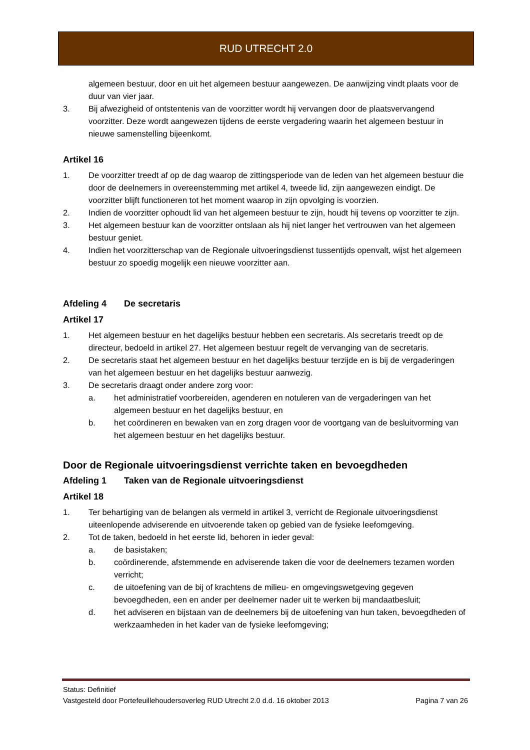RUD UTRECHT 2.0
algemeen bestuur, door en uit het algemeen bestuur aangewezen. De aanwijzing vindt plaats voor de duur van vier jaar.
3. Bij afwezigheid of ontstentenis van de voorzitter wordt hij vervangen door de plaatsvervangend voorzitter. Deze wordt aangewezen tijdens de eerste vergadering waarin het algemeen bestuur in nieuwe samenstelling bijeenkomt.
Artikel 16
1. De voorzitter treedt af op de dag waarop de zittingsperiode van de leden van het algemeen bestuur die door de deelnemers in overeenstemming met artikel 4, tweede lid, zijn aangewezen eindigt. De voorzitter blijft functioneren tot het moment waarop in zijn opvolging is voorzien.
2. Indien de voorzitter ophoudt lid van het algemeen bestuur te zijn, houdt hij tevens op voorzitter te zijn.
3. Het algemeen bestuur kan de voorzitter ontslaan als hij niet langer het vertrouwen van het algemeen bestuur geniet.
4. Indien het voorzitterschap van de Regionale uitvoeringsdienst tussentijds openvalt, wijst het algemeen bestuur zo spoedig mogelijk een nieuwe voorzitter aan.
Afdeling 4 De secretaris
Artikel 17
1. Het algemeen bestuur en het dagelijks bestuur hebben een secretaris. Als secretaris treedt op de directeur, bedoeld in artikel 27. Het algemeen bestuur regelt de vervanging van de secretaris.
2. De secretaris staat het algemeen bestuur en het dagelijks bestuur terzijde en is bij de vergaderingen van het algemeen bestuur en het dagelijks bestuur aanwezig.
3. De secretaris draagt onder andere zorg voor:
a. het administratief voorbereiden, agenderen en notuleren van de vergaderingen van het algemeen bestuur en het dagelijks bestuur, en
b. het coördineren en bewaken van en zorg dragen voor de voortgang van de besluitvorming van het algemeen bestuur en het dagelijks bestuur.
Door de Regionale uitvoeringsdienst verrichte taken en bevoegdheden
Afdeling 1 Taken van de Regionale uitvoeringsdienst
Artikel 18
1. Ter behartiging van de belangen als vermeld in artikel 3, verricht de Regionale uitvoeringsdienst uiteenlopende adviserende en uitvoerende taken op gebied van de fysieke leefomgeving.
2. Tot de taken, bedoeld in het eerste lid, behoren in ieder geval:
a. de basistaken;
b. coördinerende, afstemmende en adviserende taken die voor de deelnemers tezamen worden verricht;
c. de uitoefening van de bij of krachtens de milieu- en omgevingswetgeving gegeven bevoegdheden, een en ander per deelnemer nader uit te werken bij mandaatbesluit;
d. het adviseren en bijstaan van de deelnemers bij de uitoefening van hun taken, bevoegdheden of werkzaamheden in het kader van de fysieke leefomgeving;
Status: Definitief
Vastgesteld door Portefeuillehoudersoverleg RUD Utrecht 2.0 d.d. 16 oktober 2013 Pagina 7 van 26